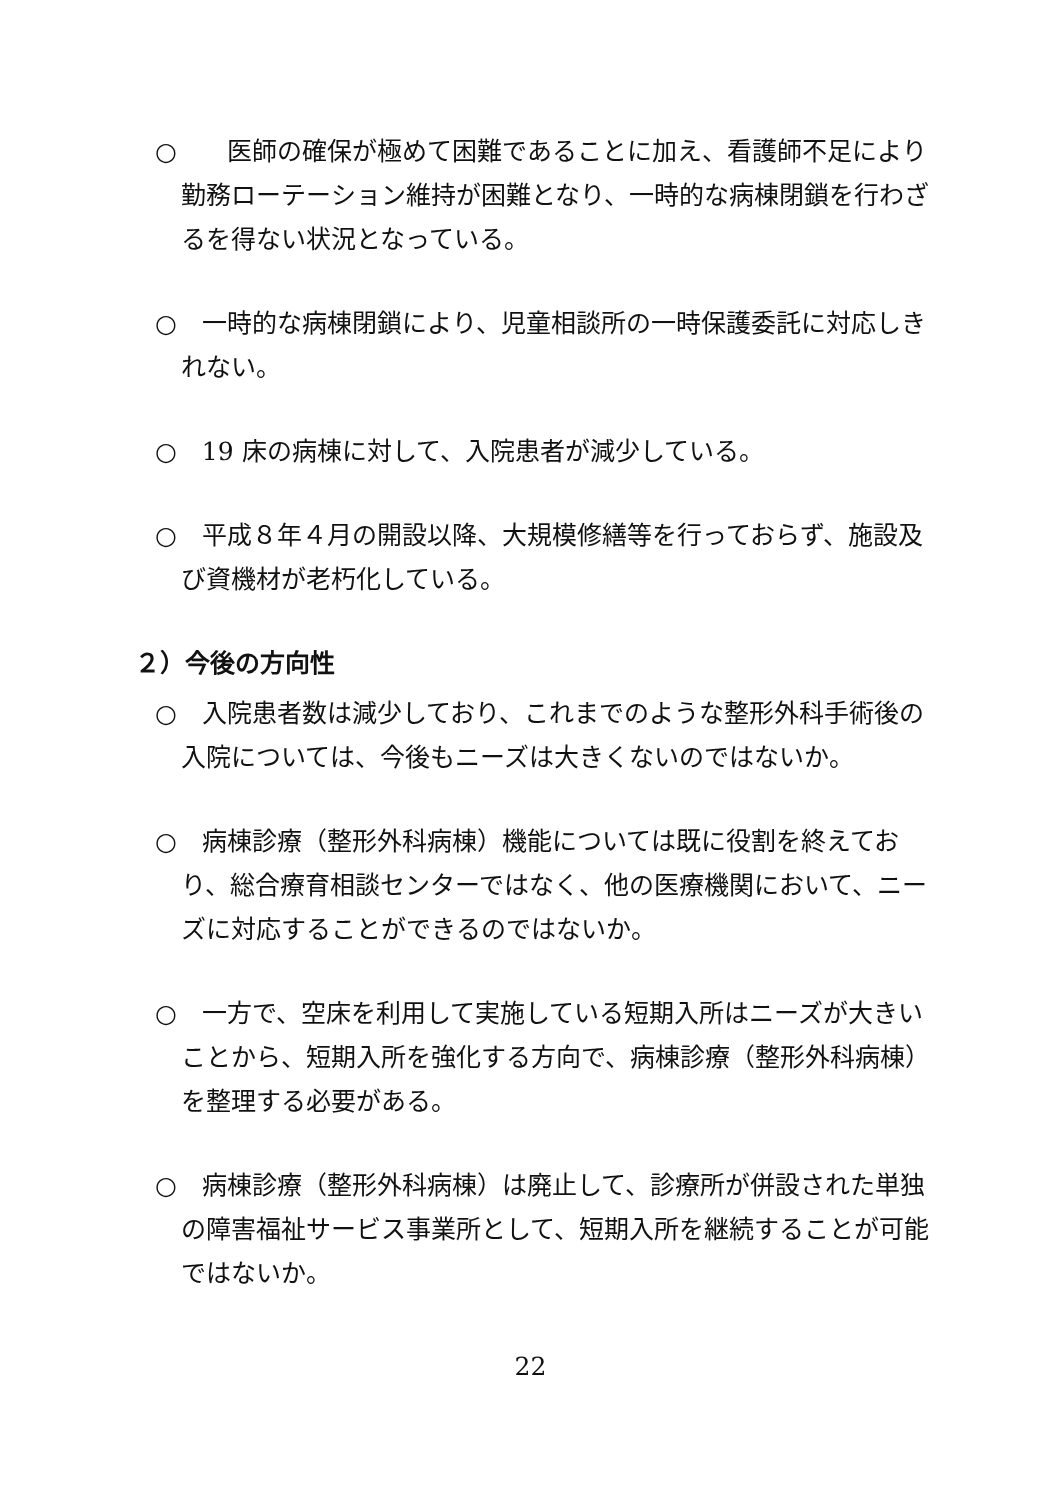○　　医師の確保が極めて困難であることに加え、看護師不足により勤務ローテーション維持が困難となり、一時的な病棟閉鎖を行わざるを得ない状況となっている。
○　一時的な病棟閉鎖により、児童相談所の一時保護委託に対応しきれない。
○　19 床の病棟に対して、入院患者が減少している。
○　平成８年４月の開設以降、大規模修繕等を行っておらず、施設及び資機材が老朽化している。
２）今後の方向性
○　入院患者数は減少しており、これまでのような整形外科手術後の入院については、今後もニーズは大きくないのではないか。
○　病棟診療（整形外科病棟）機能については既に役割を終えており、総合療育相談センターではなく、他の医療機関において、ニーズに対応することができるのではないか。
○　一方で、空床を利用して実施している短期入所はニーズが大きいことから、短期入所を強化する方向で、病棟診療（整形外科病棟）を整理する必要がある。
○　病棟診療（整形外科病棟）は廃止して、診療所が併設された単独の障害福祉サービス事業所として、短期入所を継続することが可能ではないか。
22